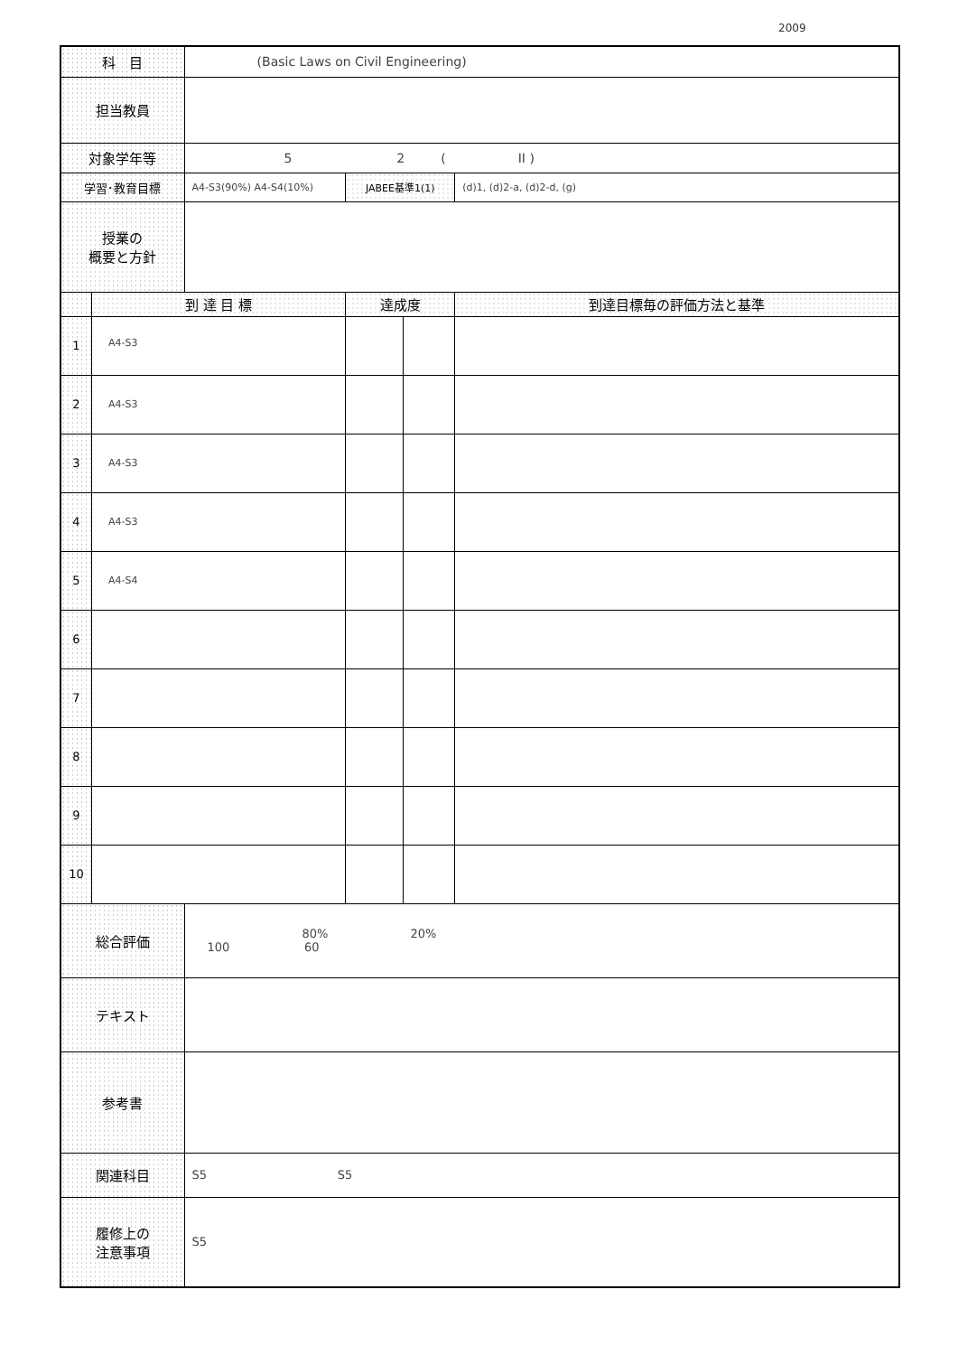2009
| 科 目 | | (Basic Laws on Civil Engineering) | | | |
| 担当教員 | | | | | |
| 対象学年等 | | 5 2 ( II ) | | | |
| 学習･教育目標 | | A4-S3(90%) A4-S4(10%) | JABEE基準1(1) | | (d)1, (d)2-a, (d)2-d, (g) |
| 授業の 概要と方針 | | | | | |
| | 到 達 目 標 | | 達成度 | | 到達目標毎の評価方法と基準 |
| 1 | A4-S3 | | | | |
| 2 | A4-S3 | | | | |
| 3 | A4-S3 | | | | |
| 4 | A4-S3 | | | | |
| 5 | A4-S4 | | | | |
| 6 | | | | | |
| 7 | | | | | |
| 8 | | | | | |
| 9 | | | | | |
| 10 | | | | | |
| 総合評価 | | 80% 20% 100 60 | | | |
| テキスト | | | | | |
| 参考書 | | | | | |
| 関連科目 | | S5 S5 | | | |
| 履修上の 注意事項 | | S5 | | | |